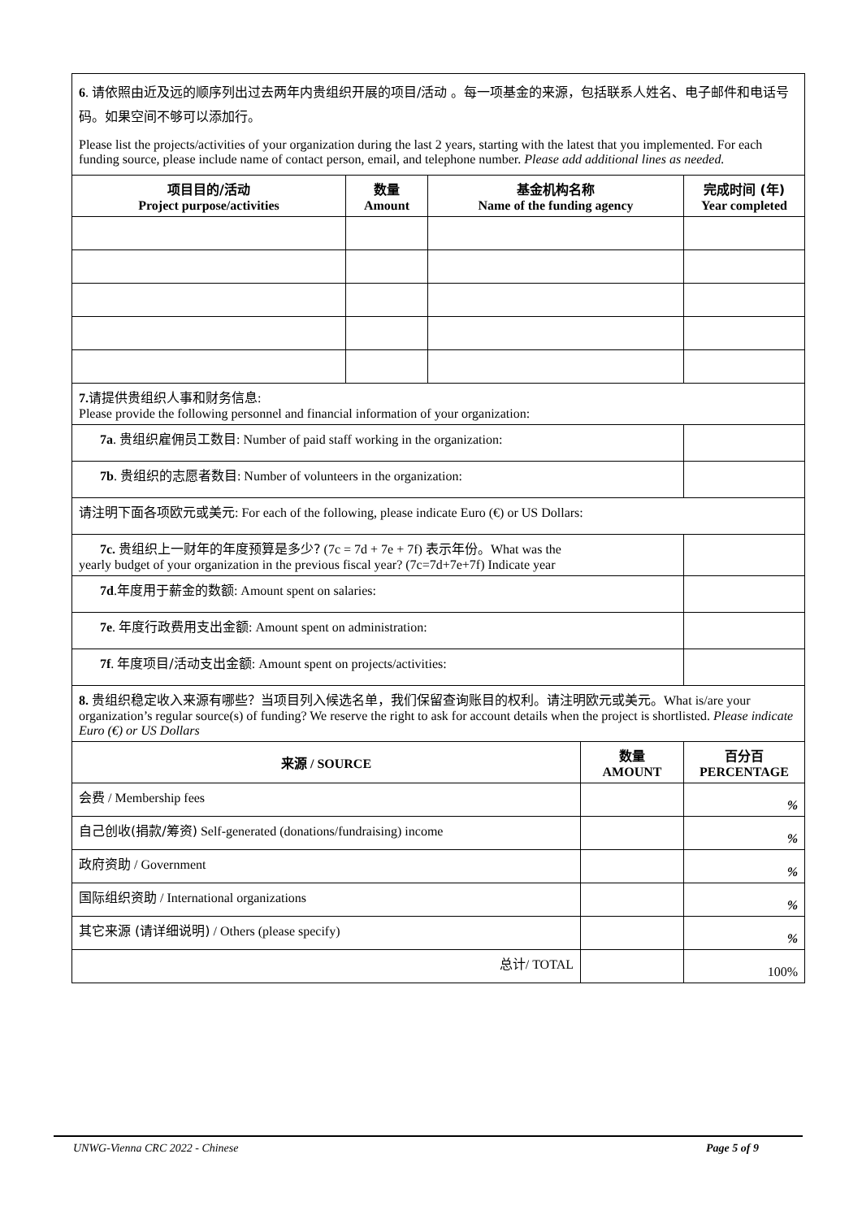| 6 . 请依照由近及远的顺序列出过去两年内贵组织开展的项目/活动 。每一项基金的来源，包括联系人姓名、电子邮件和电话号码。如果空间不够可以添加行。 Please list the projects/activities of your organization during the last 2 years, starting with the latest that you implemented. For each funding source, please include name of contact person, email, and telephone number. Please add additional lines as needed. | | | |
| 项目目的/活动 Project purpose/activities | 数量 Amount | 基金机构名称 Name of the funding agency | 完成时间 (年) Year completed |
| 7. 请提供贵组织人事和财务信息 : Please provide the following personnel and financial information of your organization: | | | |
| 7a . 贵组织雇佣员工数目 : Number of paid staff working in the organization: | | | |
| 7b . 贵组织的志愿者数目 : Number of volunteers in the organization: | | | |
| 请注明下面各项欧元或美元 : For each of the following, please indicate Euro (€) or US Dollars: | | | |
| 7c. 贵组织上一财年的年度预算是多少? (7c = 7d + 7e + 7f) 表示年份。 What was the yearly budget of your organization in the previous fiscal year? (7c=7d+7e+7f) Indicate year | | | |
| 7d . 年度用于薪金的数额 : Amount spent on salaries: | | | |
| 7e . 年度行政费用支出金额 : Amount spent on administration: | | | |
| 7f . 年度项目/活动支出金额 : Amount spent on projects/activities: | | | |
| 8. 贵组织稳定收入来源有哪些？当项目列入候选名单，我们保留查询账目的权利。请注明欧元或美元。 What is/are your organization’s regular source(s) of funding? We reserve the right to ask for account details when the project is shortlisted. Please indicate Euro (€) or US Dollars | | |
| 来源 / SOURCE | 数量 AMOUNT | 百分百 PERCENTAGE |
| 会费 / Membership fees | | % |
| 自己创收(捐款/筹资) Self-generated (donations/fundraising) income | | % |
| 政府资助 / Government | | % |
| 国际组织资助 / International organizations | | % |
| 其它来源 (请详细说明) / Others (please specify) | | % |
| 总计 / TOTAL | | 100% |
UNWG-Vienna CRC 2022 - Chinese Page 5 of 9